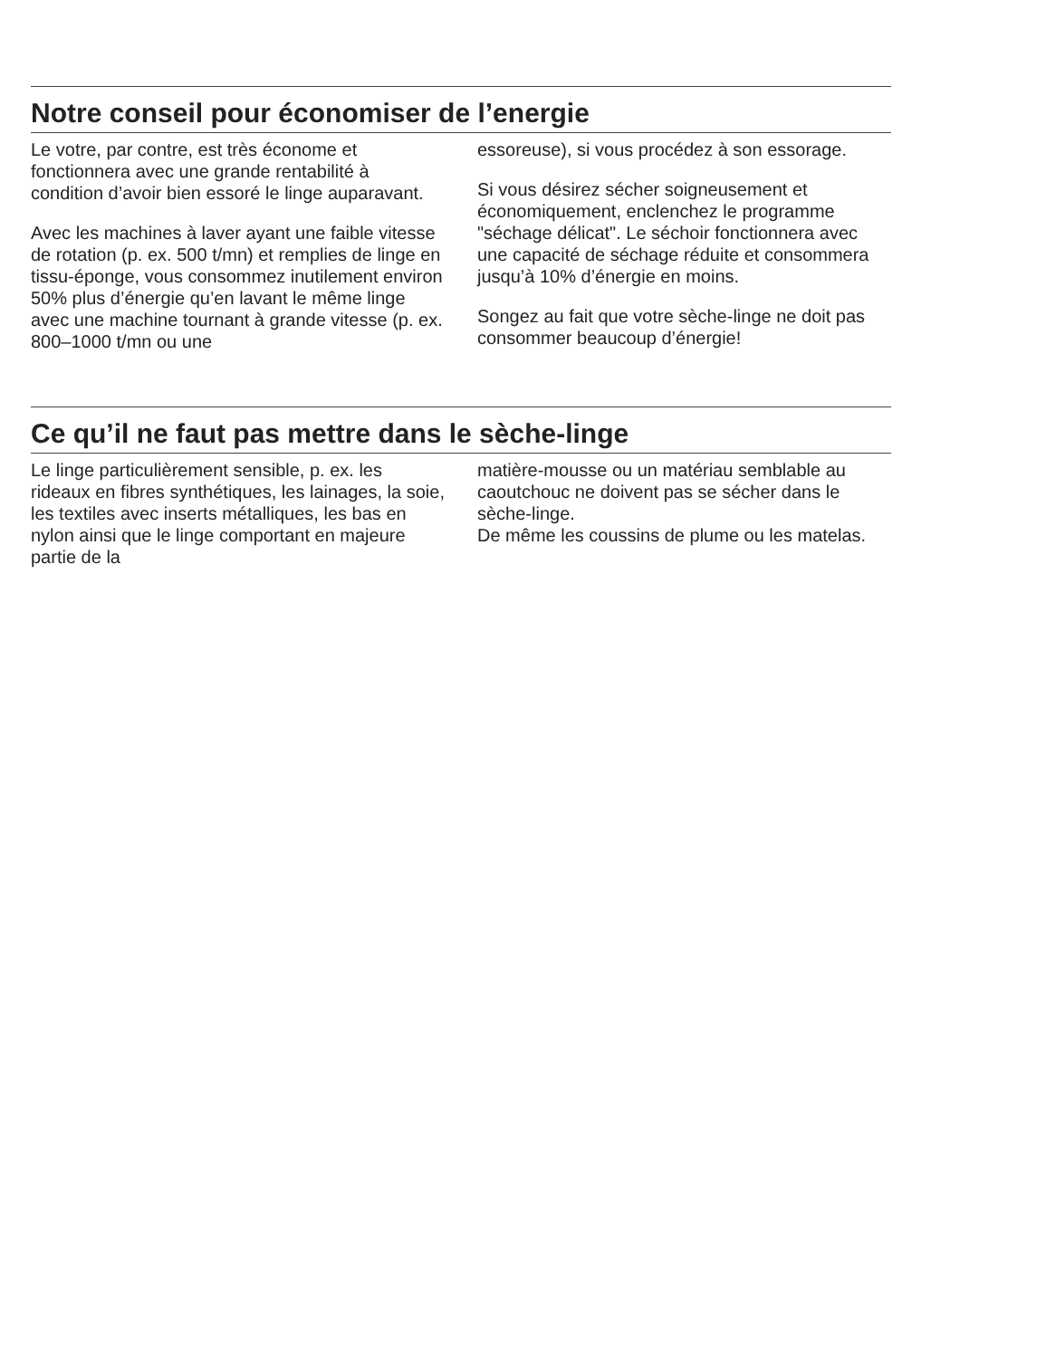Notre conseil pour économiser de l’energie
Le votre, par contre, est très économe et fonctionnera avec une grande rentabilité à condition d’avoir bien essoré le linge auparavant.
Avec les machines à laver ayant une faible vitesse de rotation (p. ex. 500 t/mn) et remplies de linge en tissu-éponge, vous consommez inutilement environ 50% plus d’énergie qu’en lavant le même linge avec une machine tournant à grande vitesse (p. ex. 800–1000 t/mn ou une
essoreuse), si vous procédez à son essorage.
Si vous désirez sécher soigneusement et économiquement, enclenchez le programme "séchage délicat". Le séchoir fonctionnera avec une capacité de séchage réduite et consommera jusqu’à 10% d’énergie en moins.
Songez au fait que votre sèche-linge ne doit pas consommer beaucoup d’énergie!
Ce qu’il ne faut pas mettre dans le sèche-linge
Le linge particulièrement sensible, p. ex. les rideaux en fibres synthétiques, les lainages, la soie, les textiles avec inserts métalliques, les bas en nylon ainsi que le linge comportant en majeure partie de la
matière-mousse ou un matériau semblable au caoutchouc ne doivent pas se sécher dans le sèche-linge.
De même les coussins de plume ou les matelas.